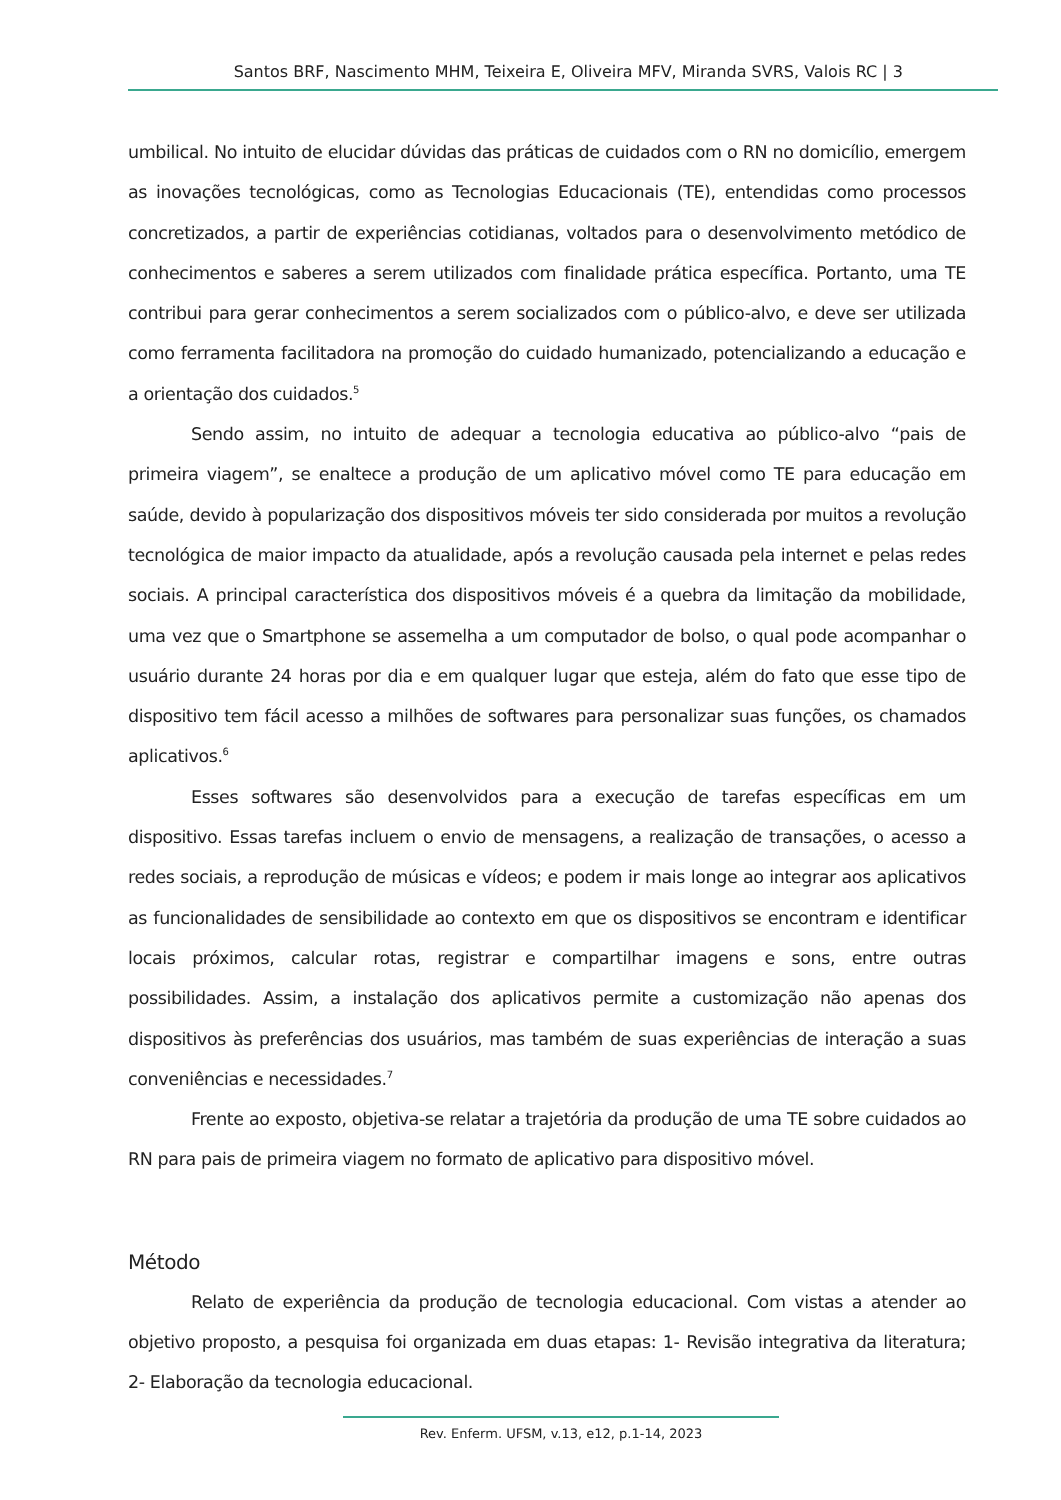Santos BRF, Nascimento MHM, Teixeira E, Oliveira MFV, Miranda SVRS, Valois RC | 3
umbilical. No intuito de elucidar dúvidas das práticas de cuidados com o RN no domicílio, emergem as inovações tecnológicas, como as Tecnologias Educacionais (TE), entendidas como processos concretizados, a partir de experiências cotidianas, voltados para o desenvolvimento metódico de conhecimentos e saberes a serem utilizados com finalidade prática específica. Portanto, uma TE contribui para gerar conhecimentos a serem socializados com o público-alvo, e deve ser utilizada como ferramenta facilitadora na promoção do cuidado humanizado, potencializando a educação e a orientação dos cuidados.<sup>5</sup>
Sendo assim, no intuito de adequar a tecnologia educativa ao público-alvo “pais de primeira viagem”, se enaltece a produção de um aplicativo móvel como TE para educação em saúde, devido à popularização dos dispositivos móveis ter sido considerada por muitos a revolução tecnológica de maior impacto da atualidade, após a revolução causada pela internet e pelas redes sociais. A principal característica dos dispositivos móveis é a quebra da limitação da mobilidade, uma vez que o Smartphone se assemelha a um computador de bolso, o qual pode acompanhar o usuário durante 24 horas por dia e em qualquer lugar que esteja, além do fato que esse tipo de dispositivo tem fácil acesso a milhões de softwares para personalizar suas funções, os chamados aplicativos.<sup>6</sup>
Esses softwares são desenvolvidos para a execução de tarefas específicas em um dispositivo. Essas tarefas incluem o envio de mensagens, a realização de transações, o acesso a redes sociais, a reprodução de músicas e vídeos; e podem ir mais longe ao integrar aos aplicativos as funcionalidades de sensibilidade ao contexto em que os dispositivos se encontram e identificar locais próximos, calcular rotas, registrar e compartilhar imagens e sons, entre outras possibilidades. Assim, a instalação dos aplicativos permite a customização não apenas dos dispositivos às preferências dos usuários, mas também de suas experiências de interação a suas conveniências e necessidades.<sup>7</sup>
Frente ao exposto, objetiva-se relatar a trajetória da produção de uma TE sobre cuidados ao RN para pais de primeira viagem no formato de aplicativo para dispositivo móvel.
Método
Relato de experiência da produção de tecnologia educacional. Com vistas a atender ao objetivo proposto, a pesquisa foi organizada em duas etapas: 1- Revisão integrativa da literatura; 2- Elaboração da tecnologia educacional.
Rev. Enferm. UFSM, v.13, e12, p.1-14, 2023